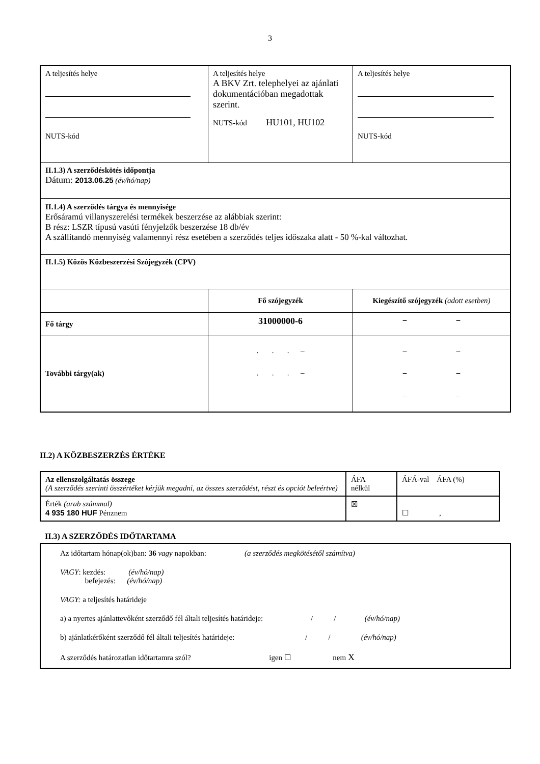3
| A teljesítés helye NUTS-kód | A teljesítés helye A BKV Zrt. telephelyei az ajánlati dokumentációban megadottak szerint. NUTS-kód HU101, HU102 | A teljesítés helye NUTS-kód |
| II.1.3) A szerződéskötés időpontja Dátum: 2013.06.25 (év/hó/nap) | | |
| II.1.4) A szerződés tárgya és mennyisége Erősáramú villanyszerelési termékek beszerzése az alábbiak szerint: B rész: LSZR típusú vasúti fényjelzők beszerzése 18 db/év A szállítandó mennyiség valamennyi rész esetében a szerződés teljes időszaka alatt - 50 %-kal változhat. | | |
| II.1.5) Közös Közbeszerzési Szójegyzék (CPV) | | |
| | Fő szójegyzék | Kiegészítő szójegyzék (adott esetben) |
| Fő tárgy | 31000000-6 | – – |
| További tárgy(ak) | . . . – . . . – | – – – – – – |
II.2) A KÖZBESZERZÉS ÉRTÉKE
| Az ellenszolgáltatás összege (A szerződés szerinti összértéket kérjük megadni, az összes szerződést, részt és opciót beleértve) | ÁFA nélkül | ÁFÁ-val ÁFA (%) |
| Érték (arab számmal) 4 935 180 HUF Pénznem | ☒ | ☐ , |
II.3) A SZERZŐDÉS IDŐTARTAMA
Az időtartam hónap(ok)ban: 36 vagy napokban: (a szerződés megkötésétől számítva)
VAGY: kezdés: (év/hó/nap)
befejezés: (év/hó/nap)
VAGY: a teljesítés határideje
a) a nyertes ajánlattevőként szerződő fél általi teljesítés határideje: / / (év/hó/nap)
b) ajánlatkérőként szerződő fél általi teljesítés határideje: / / (év/hó/nap)
A szerződés határozatlan időtartamra szól? igen ☐ nem X